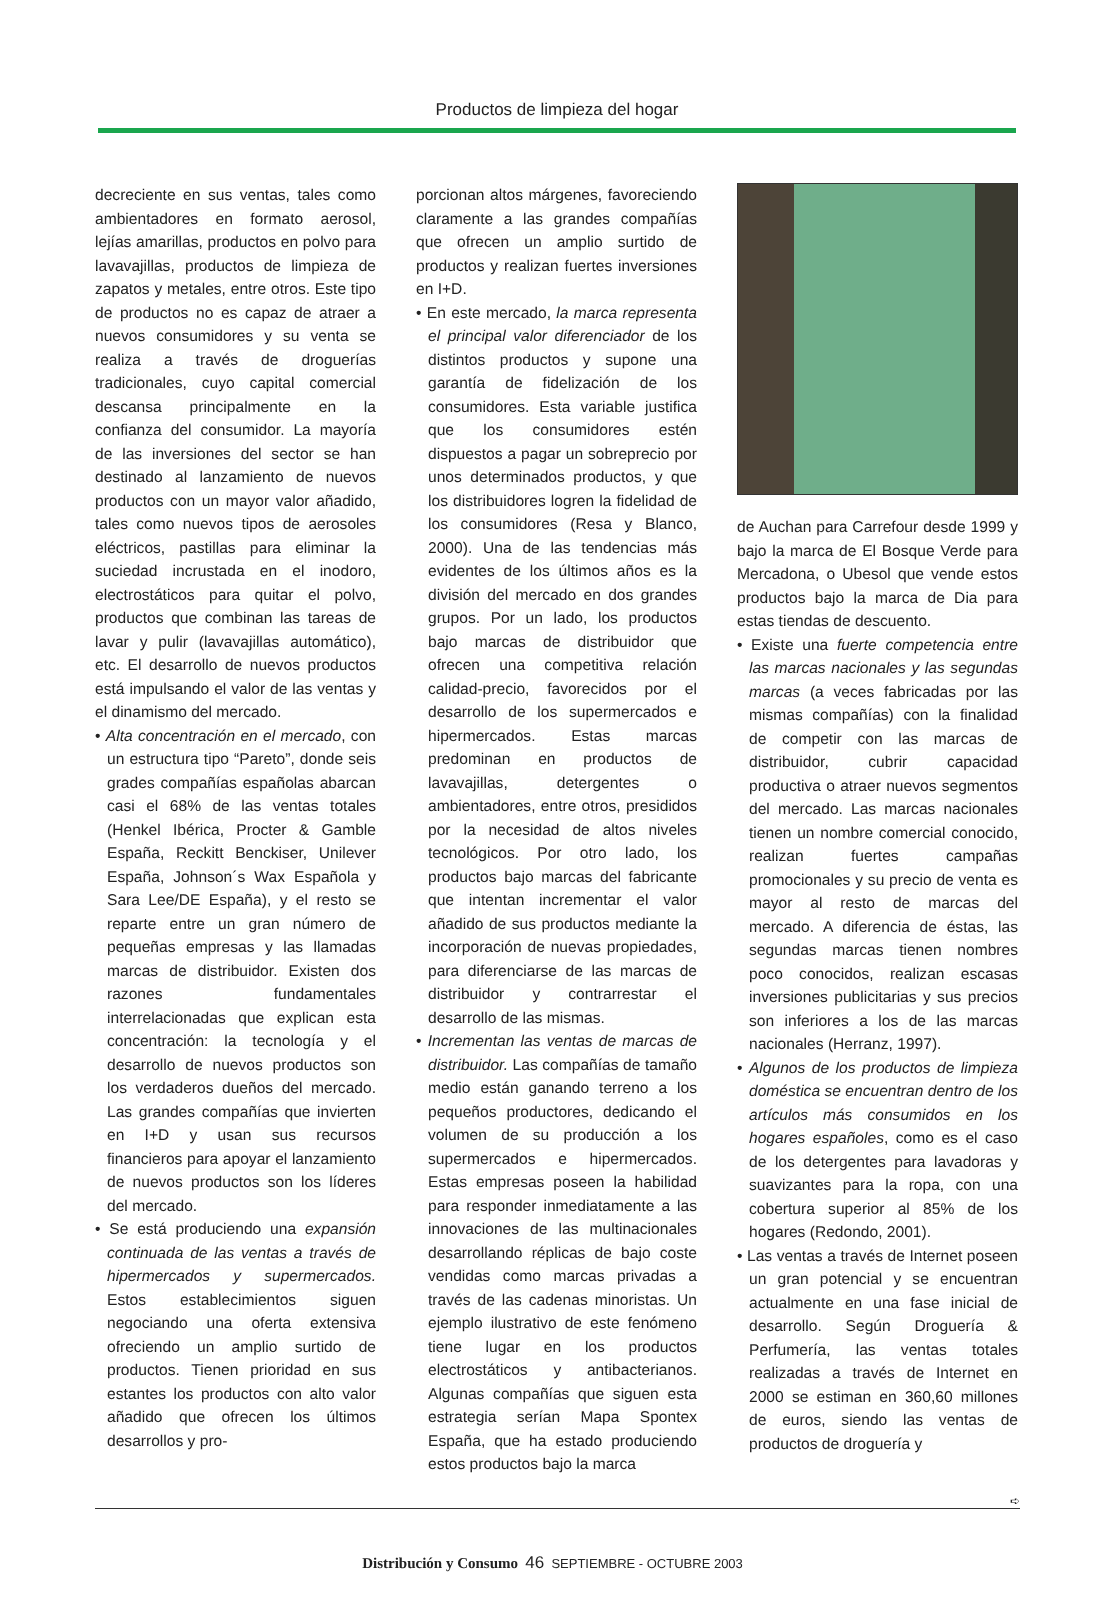Productos de limpieza del hogar
decreciente en sus ventas, tales como ambientadores en formato aerosol, lejías amarillas, productos en polvo para lavavajillas, productos de limpieza de zapatos y metales, entre otros. Este tipo de productos no es capaz de atraer a nuevos consumidores y su venta se realiza a través de droguerías tradicionales, cuyo capital comercial descansa principalmente en la confianza del consumidor. La mayoría de las inversiones del sector se han destinado al lanzamiento de nuevos productos con un mayor valor añadido, tales como nuevos tipos de aerosoles eléctricos, pastillas para eliminar la suciedad incrustada en el inodoro, electrostáticos para quitar el polvo, productos que combinan las tareas de lavar y pulir (lavavajillas automático), etc. El desarrollo de nuevos productos está impulsando el valor de las ventas y el dinamismo del mercado.
• Alta concentración en el mercado, con un estructura tipo “Pareto”, donde seis grades compañías españolas abarcan casi el 68% de las ventas totales (Henkel Ibérica, Procter & Gamble España, Reckitt Benckiser, Unilever España, Johnson´s Wax Española y Sara Lee/DE España), y el resto se reparte entre un gran número de pequeñas empresas y las llamadas marcas de distribuidor. Existen dos razones fundamentales interrelacionadas que explican esta concentración: la tecnología y el desarrollo de nuevos productos son los verdaderos dueños del mercado. Las grandes compañías que invierten en I+D y usan sus recursos financieros para apoyar el lanzamiento de nuevos productos son los líderes del mercado.
• Se está produciendo una expansión continuada de las ventas a través de hipermercados y supermercados. Estos establecimientos siguen negociando una oferta extensiva ofreciendo un amplio surtido de productos. Tienen prioridad en sus estantes los productos con alto valor añadido que ofrecen los últimos desarrollos y pro-
porcionan altos márgenes, favoreciendo claramente a las grandes compañías que ofrecen un amplio surtido de productos y realizan fuertes inversiones en I+D.
• En este mercado, la marca representa el principal valor diferenciador de los distintos productos y supone una garantía de fidelización de los consumidores. Esta variable justifica que los consumidores estén dispuestos a pagar un sobreprecio por unos determinados productos, y que los distribuidores logren la fidelidad de los consumidores (Resa y Blanco, 2000). Una de las tendencias más evidentes de los últimos años es la división del mercado en dos grandes grupos. Por un lado, los productos bajo marcas de distribuidor que ofrecen una competitiva relación calidad-precio, favorecidos por el desarrollo de los supermercados e hipermercados. Estas marcas predominan en productos de lavavajillas, detergentes o ambientadores, entre otros, presididos por la necesidad de altos niveles tecnológicos. Por otro lado, los productos bajo marcas del fabricante que intentan incrementar el valor añadido de sus productos mediante la incorporación de nuevas propiedades, para diferenciarse de las marcas de distribuidor y contrarrestar el desarrollo de las mismas.
• Incrementan las ventas de marcas de distribuidor. Las compañías de tamaño medio están ganando terreno a los pequeños productores, dedicando el volumen de su producción a los supermercados e hipermercados. Estas empresas poseen la habilidad para responder inmediatamente a las innovaciones de las multinacionales desarrollando réplicas de bajo coste vendidas como marcas privadas a través de las cadenas minoristas. Un ejemplo ilustrativo de este fenómeno tiene lugar en los productos electrostáticos y antibacterianos. Algunas compañías que siguen esta estrategia serían Mapa Spontex España, que ha estado produciendo estos productos bajo la marca
de Auchan para Carrefour desde 1999 y bajo la marca de El Bosque Verde para Mercadona, o Ubesol que vende estos productos bajo la marca de Dia para estas tiendas de descuento.
• Existe una fuerte competencia entre las marcas nacionales y las segundas marcas (a veces fabricadas por las mismas compañías) con la finalidad de competir con las marcas de distribuidor, cubrir capacidad productiva o atraer nuevos segmentos del mercado. Las marcas nacionales tienen un nombre comercial conocido, realizan fuertes campañas promocionales y su precio de venta es mayor al resto de marcas del mercado. A diferencia de éstas, las segundas marcas tienen nombres poco conocidos, realizan escasas inversiones publicitarias y sus precios son inferiores a los de las marcas nacionales (Herranz, 1997).
• Algunos de los productos de limpieza doméstica se encuentran dentro de los artículos más consumidos en los hogares españoles, como es el caso de los detergentes para lavadoras y suavizantes para la ropa, con una cobertura superior al 85% de los hogares (Redondo, 2001).
• Las ventas a través de Internet poseen un gran potencial y se encuentran actualmente en una fase inicial de desarrollo. Según Droguería & Perfumería, las ventas totales realizadas a través de Internet en 2000 se estiman en 360,60 millones de euros, siendo las ventas de productos de droguería y
➪
Distribución y Consumo 46 SEPTIEMBRE - OCTUBRE 2003